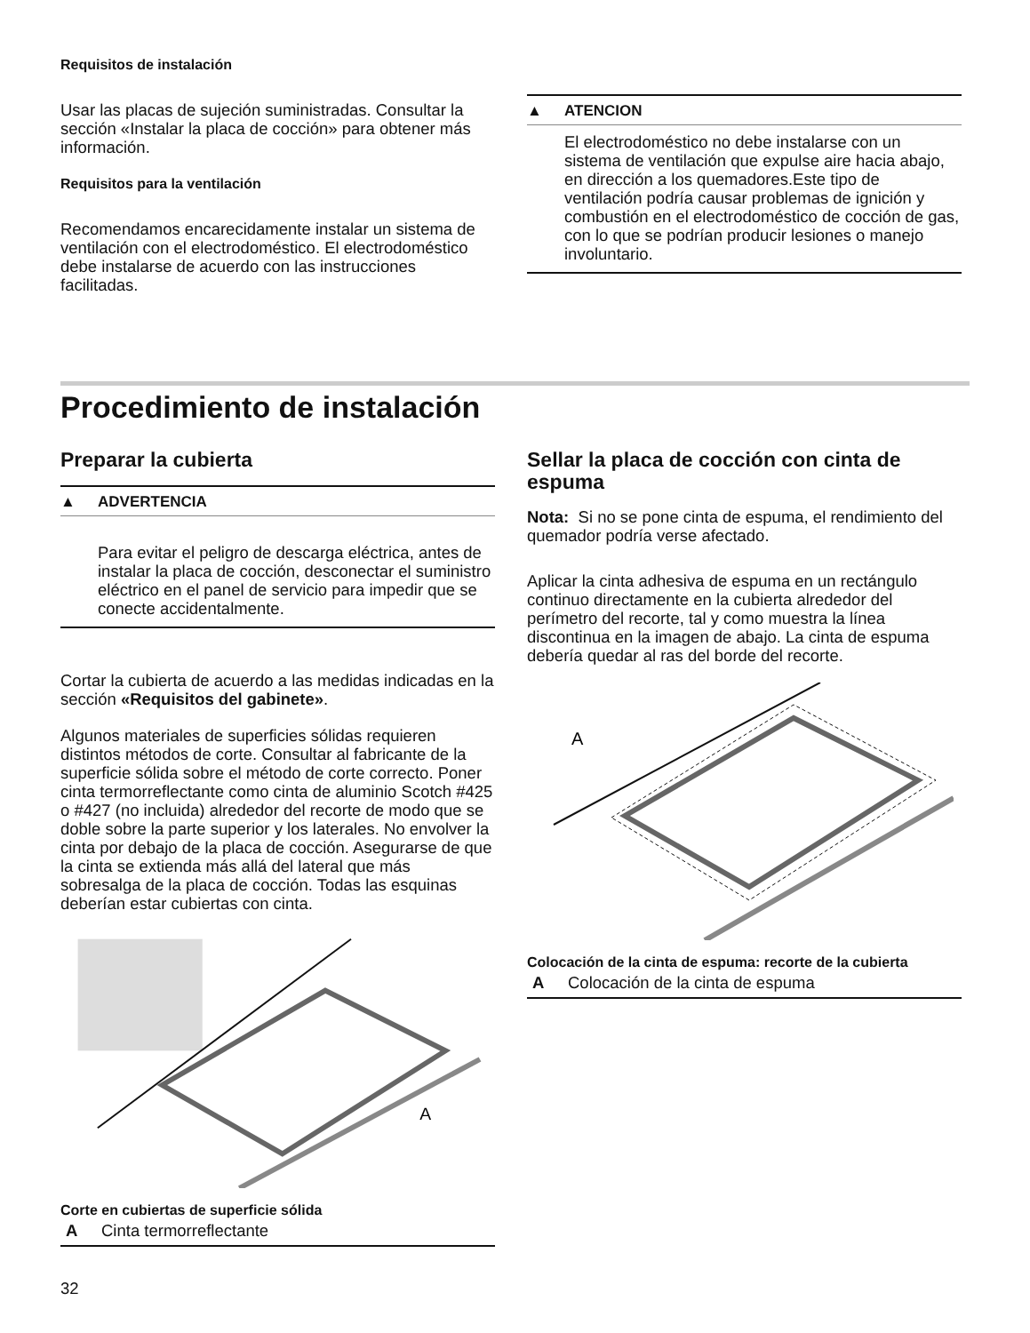Requisitos de instalación
Usar las placas de sujeción suministradas. Consultar la sección «Instalar la placa de cocción» para obtener más información.
Requisitos para la ventilación
Recomendamos encarecidamente instalar un sistema de ventilación con el electrodoméstico. El electrodoméstico debe instalarse de acuerdo con las instrucciones facilitadas.
▲ ATENCION
El electrodoméstico no debe instalarse con un sistema de ventilación que expulse aire hacia abajo, en dirección a los quemadores.Este tipo de ventilación podría causar problemas de ignición y combustión en el electrodoméstico de cocción de gas, con lo que se podrían producir lesiones o manejo involuntario.
Procedimiento de instalación
Preparar la cubierta
▲ ADVERTENCIA
Para evitar el peligro de descarga eléctrica, antes de instalar la placa de cocción, desconectar el suministro eléctrico en el panel de servicio para impedir que se conecte accidentalmente.
Cortar la cubierta de acuerdo a las medidas indicadas en la sección «Requisitos del gabinete».
Algunos materiales de superficies sólidas requieren distintos métodos de corte. Consultar al fabricante de la superficie sólida sobre el método de corte correcto. Poner cinta termorreflectante como cinta de aluminio Scotch #425 o #427 (no incluida) alrededor del recorte de modo que se doble sobre la parte superior y los laterales. No envolver la cinta por debajo de la placa de cocción. Asegurarse de que la cinta se extienda más allá del lateral que más sobresalga de la placa de cocción. Todas las esquinas deberían estar cubiertas con cinta.
A
Corte en cubiertas de superficie sólida
A Cinta termorreflectante
Sellar la placa de cocción con cinta de espuma
Nota: Si no se pone cinta de espuma, el rendimiento del quemador podría verse afectado.
Aplicar la cinta adhesiva de espuma en un rectángulo continuo directamente en la cubierta alrededor del perímetro del recorte, tal y como muestra la línea discontinua en la imagen de abajo. La cinta de espuma debería quedar al ras del borde del recorte.
A
Colocación de la cinta de espuma: recorte de la cubierta
A Colocación de la cinta de espuma
32